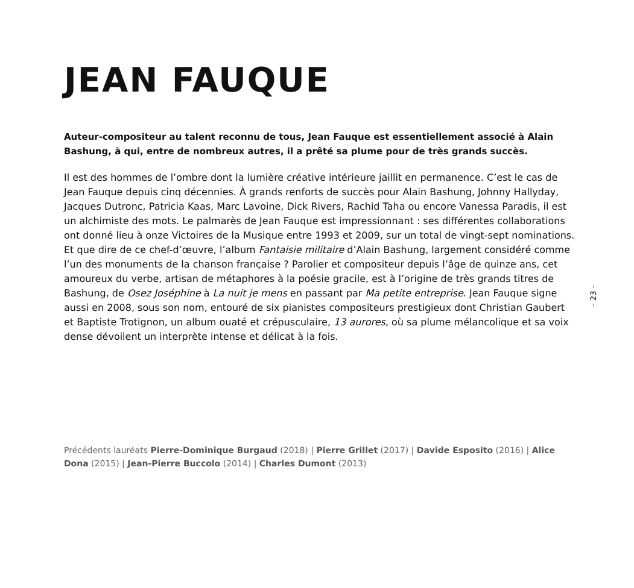JEAN FAUQUE
Auteur-compositeur au talent reconnu de tous, Jean Fauque est essentiellement associé à Alain Bashung, à qui, entre de nombreux autres, il a prêté sa plume pour de très grands succès.
Il est des hommes de l’ombre dont la lumière créative intérieure jaillit en permanence. C’est le cas de Jean Fauque depuis cinq décennies. À grands renforts de succès pour Alain Bashung, Johnny Hallyday, Jacques Dutronc, Patricia Kaas, Marc Lavoine, Dick Rivers, Rachid Taha ou encore Vanessa Paradis, il est un alchimiste des mots. Le palmarès de Jean Fauque est impressionnant : ses différentes collaborations ont donné lieu à onze Victoires de la Musique entre 1993 et 2009, sur un total de vingt-sept nominations. Et que dire de ce chef-d’œuvre, l’album Fantaisie militaire d’Alain Bashung, largement considéré comme l’un des monuments de la chanson française ? Parolier et compositeur depuis l’âge de quinze ans, cet amoureux du verbe, artisan de métaphores à la poésie gracile, est à l’origine de très grands titres de Bashung, de Osez Joséphine à La nuit je mens en passant par Ma petite entreprise. Jean Fauque signe aussi en 2008, sous son nom, entouré de six pianistes compositeurs prestigieux dont Christian Gaubert et Baptiste Trotignon, un album ouaté et crépusculaire, 13 aurores, où sa plume mélancolique et sa voix dense dévoilent un interprète intense et délicat à la fois.
Précédents lauréats Pierre-Dominique Burgaud (2018) | Pierre Grillet (2017) | Davide Esposito (2016) | Alice Dona (2015) | Jean-Pierre Buccolo (2014) | Charles Dumont (2013)
– 23 –